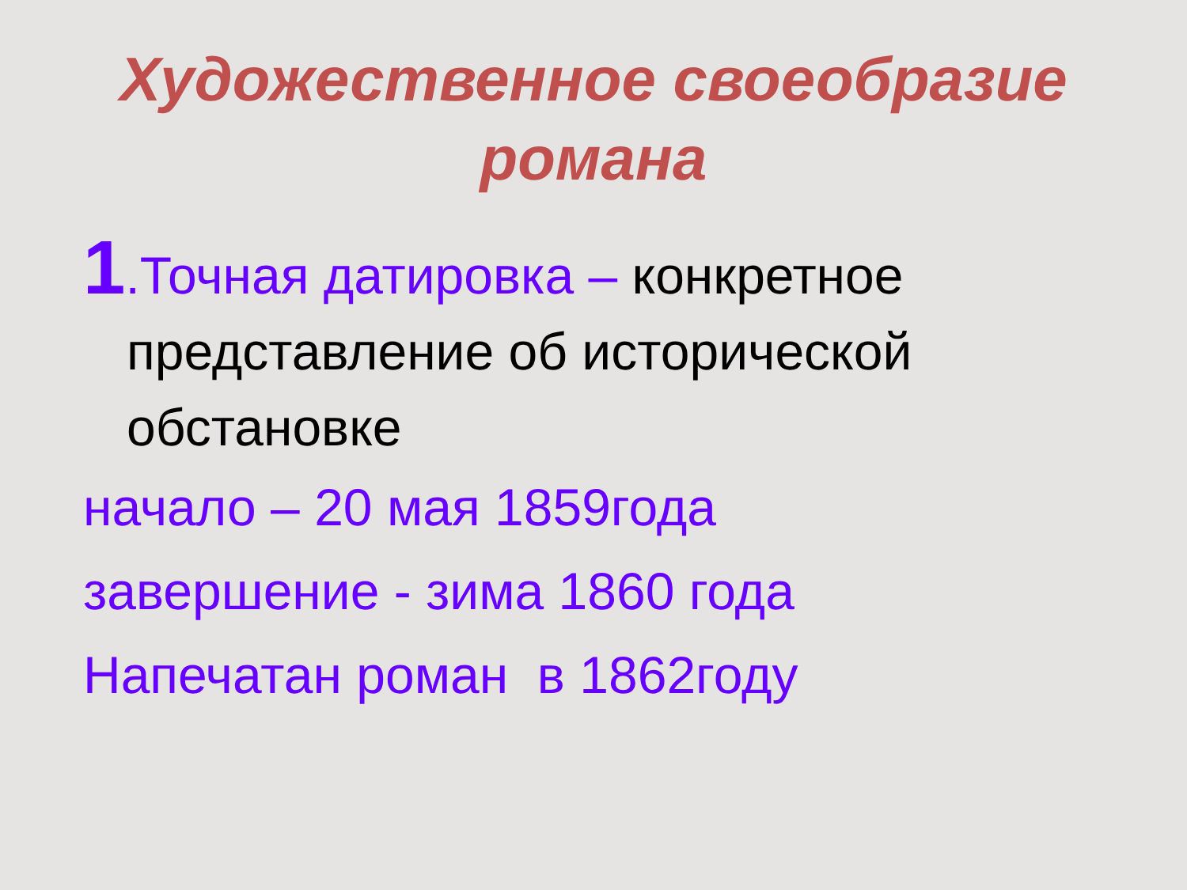Художественное своеобразие романа
1.Точная датировка – конкретное представление об исторической обстановке
начало – 20 мая 1859года
завершение - зима 1860 года
Напечатан роман в 1862году